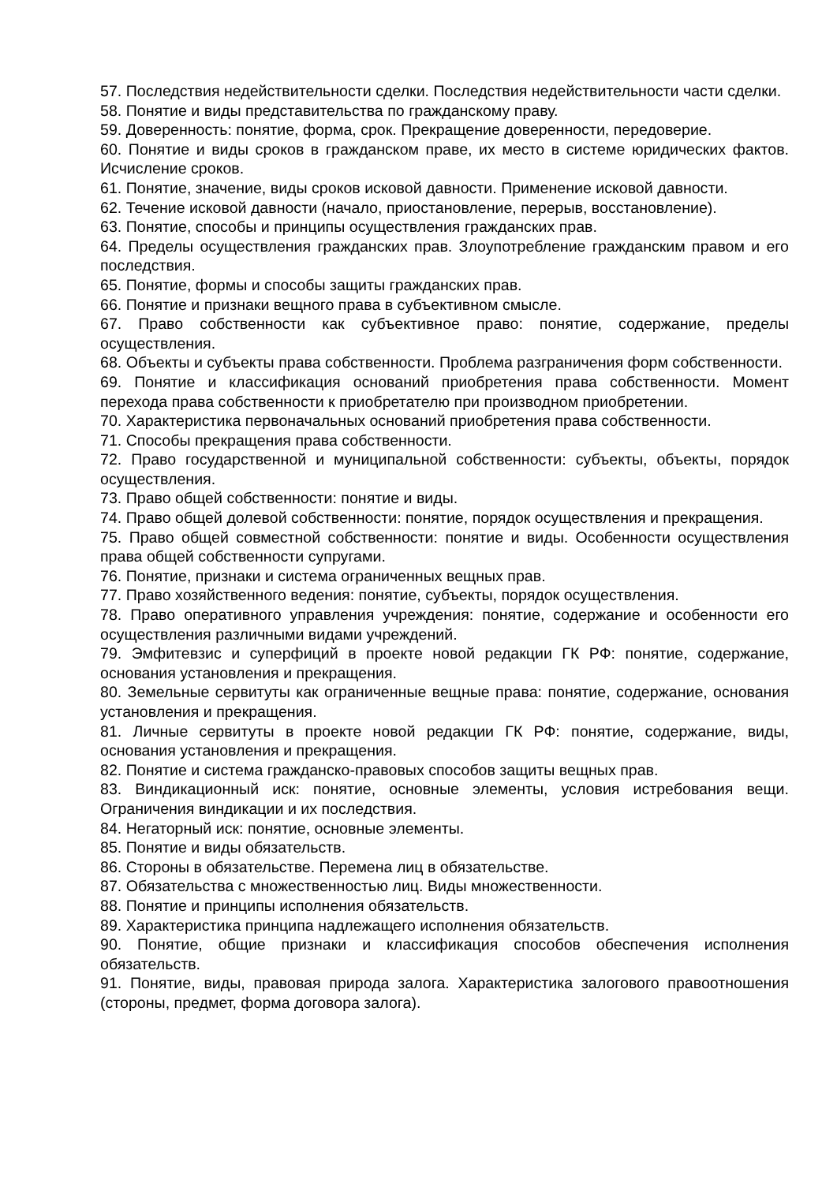57. Последствия недействительности сделки. Последствия недействительности части сделки.
58. Понятие и виды представительства по гражданскому праву.
59. Доверенность: понятие, форма, срок. Прекращение доверенности, передоверие.
60. Понятие и виды сроков в гражданском праве, их место в системе юридических фактов. Исчисление сроков.
61. Понятие, значение, виды сроков исковой давности. Применение исковой давности.
62. Течение исковой давности (начало, приостановление, перерыв, восстановление).
63. Понятие, способы и принципы осуществления гражданских прав.
64. Пределы осуществления гражданских прав. Злоупотребление гражданским правом и его последствия.
65. Понятие, формы и способы защиты гражданских прав.
66. Понятие и признаки вещного права в субъективном смысле.
67. Право собственности как субъективное право: понятие, содержание, пределы осуществления.
68. Объекты и субъекты права собственности. Проблема разграничения форм собственности.
69. Понятие и классификация оснований приобретения права собственности. Момент перехода права собственности к приобретателю при производном приобретении.
70. Характеристика первоначальных оснований приобретения права собственности.
71. Способы прекращения права собственности.
72. Право государственной и муниципальной собственности: субъекты, объекты, порядок осуществления.
73. Право общей собственности: понятие и виды.
74. Право общей долевой собственности: понятие, порядок осуществления и прекращения.
75. Право общей совместной собственности: понятие и виды. Особенности осуществления права общей собственности супругами.
76. Понятие, признаки и система ограниченных вещных прав.
77. Право хозяйственного ведения: понятие, субъекты, порядок осуществления.
78. Право оперативного управления учреждения: понятие, содержание и особенности его осуществления различными видами учреждений.
79. Эмфитевзис и суперфиций в проекте новой редакции ГК РФ: понятие, содержание, основания установления и прекращения.
80. Земельные сервитуты как ограниченные вещные права: понятие, содержание, основания установления и прекращения.
81. Личные сервитуты в проекте новой редакции ГК РФ: понятие, содержание, виды, основания установления и прекращения.
82. Понятие и система гражданско-правовых способов защиты вещных прав.
83. Виндикационный иск: понятие, основные элементы, условия истребования вещи. Ограничения виндикации и их последствия.
84. Негаторный иск: понятие, основные элементы.
85. Понятие и виды обязательств.
86. Стороны в обязательстве. Перемена лиц в обязательстве.
87. Обязательства с множественностью лиц. Виды множественности.
88. Понятие и принципы исполнения обязательств.
89. Характеристика принципа надлежащего исполнения обязательств.
90. Понятие, общие признаки и классификация способов обеспечения исполнения обязательств.
91. Понятие, виды, правовая природа залога. Характеристика залогового правоотношения (стороны, предмет, форма договора залога).